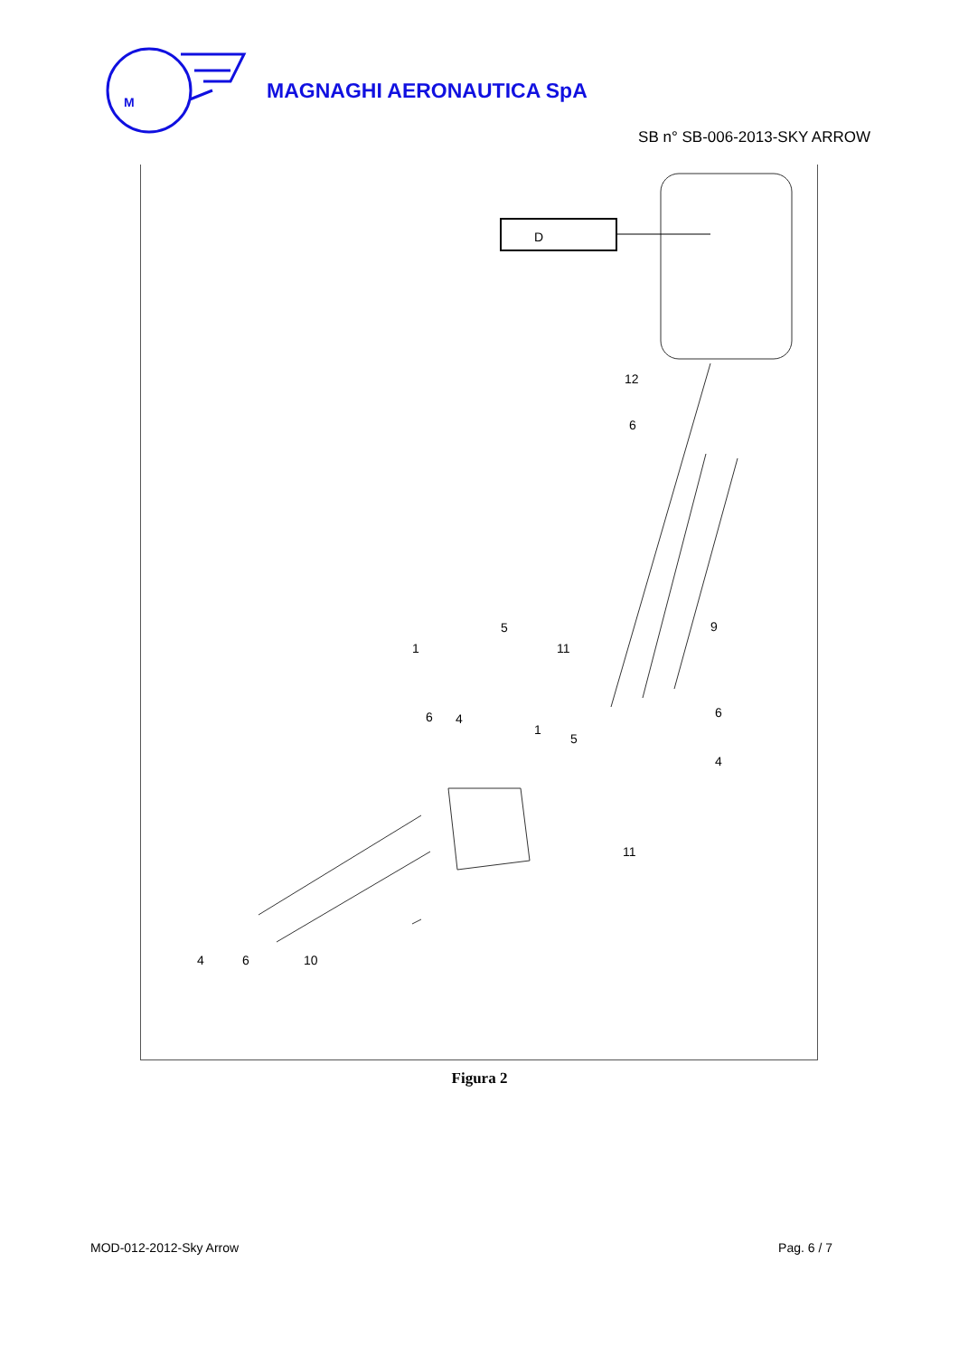M
MAGNAGHI AERONAUTICA SpA
SB n° SB-006-2013-SKY ARROW
D
12
6
9
5
1
11
6
4
1
5
6
4
11
4
6
10
Figura 2
MOD-012-2012-Sky Arrow Pag. 6 / 7